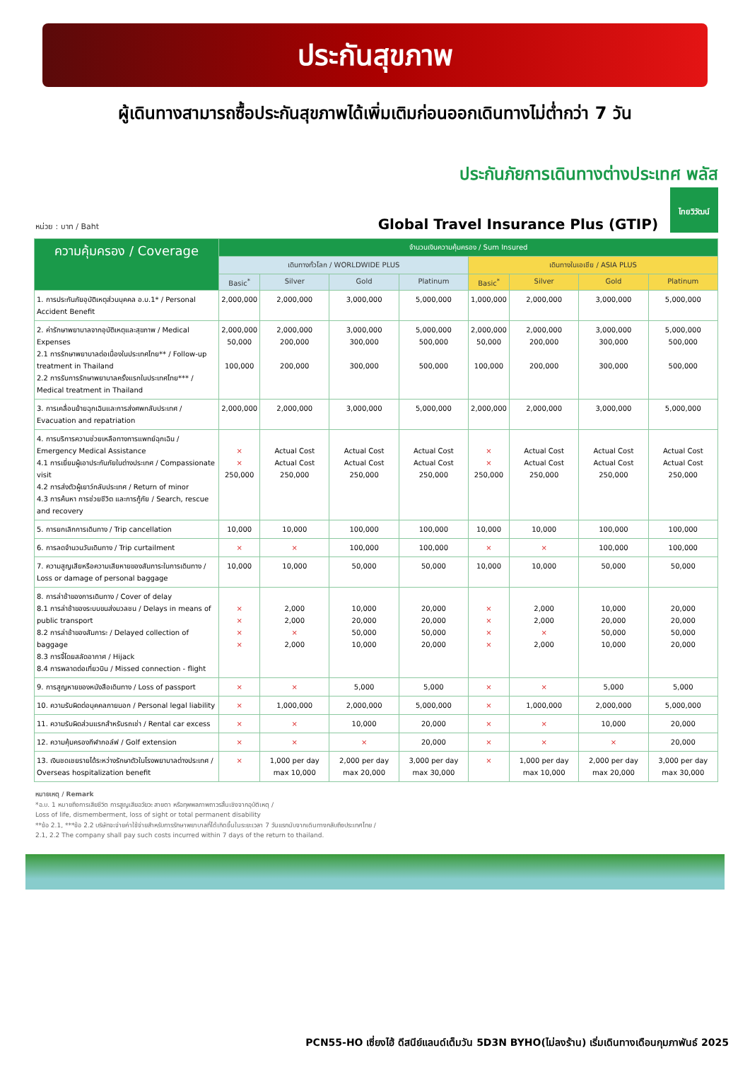ประกันสุขภาพ
ผู้เดินทางสามารถซื้อประกันสุขภาพได้เพิ่มเติมก่อนออกเดินทางไม่ต่ำกว่า 7 วัน
หน่วย : บาท / Baht
ประกันภัยการเดินทางต่างประเทศ พลัส
Global Travel Insurance Plus (GTIP)
ไทยวิวัฒน์
| ความคุ้มครอง / Coverage | จำนวนเงินความคุ้มครอง / Sum Insured | | | | | | | |
| --- | --- | --- | --- | --- | --- | --- | --- | --- |
| | เดินทางทั่วโลก / WORLDWIDE PLUS | | | | เดินทางในเอเชีย / ASIA PLUS | | | |
| | Basic<sup>*</sup> | Silver | Gold | Platinum | Basic<sup>*</sup> | Silver | Gold | Platinum |
| 1. การประกันภัยอุบัติเหตุส่วนบุคคล อ.บ.1* / Personal Accident Benefit | 2,000,000 | 2,000,000 | 3,000,000 | 5,000,000 | 1,000,000 | 2,000,000 | 3,000,000 | 5,000,000 |
| 2. ค่ารักษาพยาบาลจากอุบัติเหตุและสุขภาพ / Medical Expenses 2.1 การรักษาพยาบาลต่อเนื่องในประเทศไทย** / Follow-up treatment in Thailand 2.2 การรับการรักษาพยาบาลครั้งแรกในประเทศไทย*** / Medical treatment in Thailand | 2,000,000 50,000 100,000 | 2,000,000 200,000 200,000 | 3,000,000 300,000 300,000 | 5,000,000 500,000 500,000 | 2,000,000 50,000 100,000 | 2,000,000 200,000 200,000 | 3,000,000 300,000 300,000 | 5,000,000 500,000 500,000 |
| 3. การเคลื่อนย้ายฉุกเฉินและการส่งศพกลับประเทศ / Evacuation and repatriation | 2,000,000 | 2,000,000 | 3,000,000 | 5,000,000 | 2,000,000 | 2,000,000 | 3,000,000 | 5,000,000 |
| 4. การบริการความช่วยเหลือทางการแพทย์ฉุกเฉิน / Emergency Medical Assistance 4.1 การเยี่ยมผู้เอาประกันภัยในต่างประเทศ / Compassionate visit 4.2 การส่งตัวผู้เยาว์กลับประเทศ / Return of minor 4.3 การค้นหา การช่วยชีวิต และการกู้ภัย / Search, rescue and recovery | × × 250,000 | Actual Cost Actual Cost 250,000 | Actual Cost Actual Cost 250,000 | Actual Cost Actual Cost 250,000 | × × 250,000 | Actual Cost Actual Cost 250,000 | Actual Cost Actual Cost 250,000 | Actual Cost Actual Cost 250,000 |
| 5. การยกเลิกการเดินทาง / Trip cancellation | 10,000 | 10,000 | 100,000 | 100,000 | 10,000 | 10,000 | 100,000 | 100,000 |
| 6. การลดจำนวนวันเดินทาง / Trip curtailment | × | × | 100,000 | 100,000 | × | × | 100,000 | 100,000 |
| 7. ความสูญเสียหรือความเสียหายของสัมภาระในการเดินทาง / Loss or damage of personal baggage | 10,000 | 10,000 | 50,000 | 50,000 | 10,000 | 10,000 | 50,000 | 50,000 |
| 8. การล่าช้าของการเดินทาง / Cover of delay 8.1 การล่าช้าของระบบขนส่งมวลชน / Delays in means of public transport 8.2 การล่าช้าของสัมภาระ / Delayed collection of baggage 8.3 การจี้โดยสลัดอากาศ / Hijack 8.4 การพลาดต่อเที่ยวบิน / Missed connection - flight | × × × × | 2,000 2,000 × 2,000 | 10,000 20,000 50,000 10,000 | 20,000 20,000 50,000 20,000 | × × × × | 2,000 2,000 × 2,000 | 10,000 20,000 50,000 10,000 | 20,000 20,000 50,000 20,000 |
| 9. การสูญหายของหนังสือเดินทาง / Loss of passport | × | × | 5,000 | 5,000 | × | × | 5,000 | 5,000 |
| 10. ความรับผิดต่อบุคคลภายนอก / Personal legal liability | × | 1,000,000 | 2,000,000 | 5,000,000 | × | 1,000,000 | 2,000,000 | 5,000,000 |
| 11. ความรับผิดส่วนแรกสำหรับรถเช่า / Rental car excess | × | × | 10,000 | 20,000 | × | × | 10,000 | 20,000 |
| 12. ความคุ้มครองกีฬากอล์ฟ / Golf extension | × | × | × | 20,000 | × | × | × | 20,000 |
| 13. เงินชดเชยรายได้ระหว่างรักษาตัวในโรงพยาบาลต่างประเทศ / Overseas hospitalization benefit | × | 1,000 per day max 10,000 | 2,000 per day max 20,000 | 3,000 per day max 30,000 | × | 1,000 per day max 10,000 | 2,000 per day max 20,000 | 3,000 per day max 30,000 |
หมายเหตุ / Remark
*อ.บ. 1 หมายถึงการเสียชีวิต การสูญเสียอวัยวะ สายตา หรือทุพพลภาพถาวรสิ้นเชิงจากอุบัติเหตุ /
Loss of life, dismemberment, loss of sight or total permanent disability
**ข้อ 2.1, ***ข้อ 2.2 บริษัทจะจ่ายค่าใช้จ่ายสำหรับการรักษาพยาบาลที่ได้เกิดขึ้นในระยะเวลา 7 วันแรกนับจากเดินทางกลับถึงประเทศไทย /
2.1, 2.2 The company shall pay such costs incurred within 7 days of the return to thailand.
PCN55-HO เซี่ยงไฮ้ ดีสนีย์แลนด์เต็มวัน 5D3N BYHO(ไม่ลงร้าน) เริ่มเดินทางเดือนกุมภาพันธ์ 2025